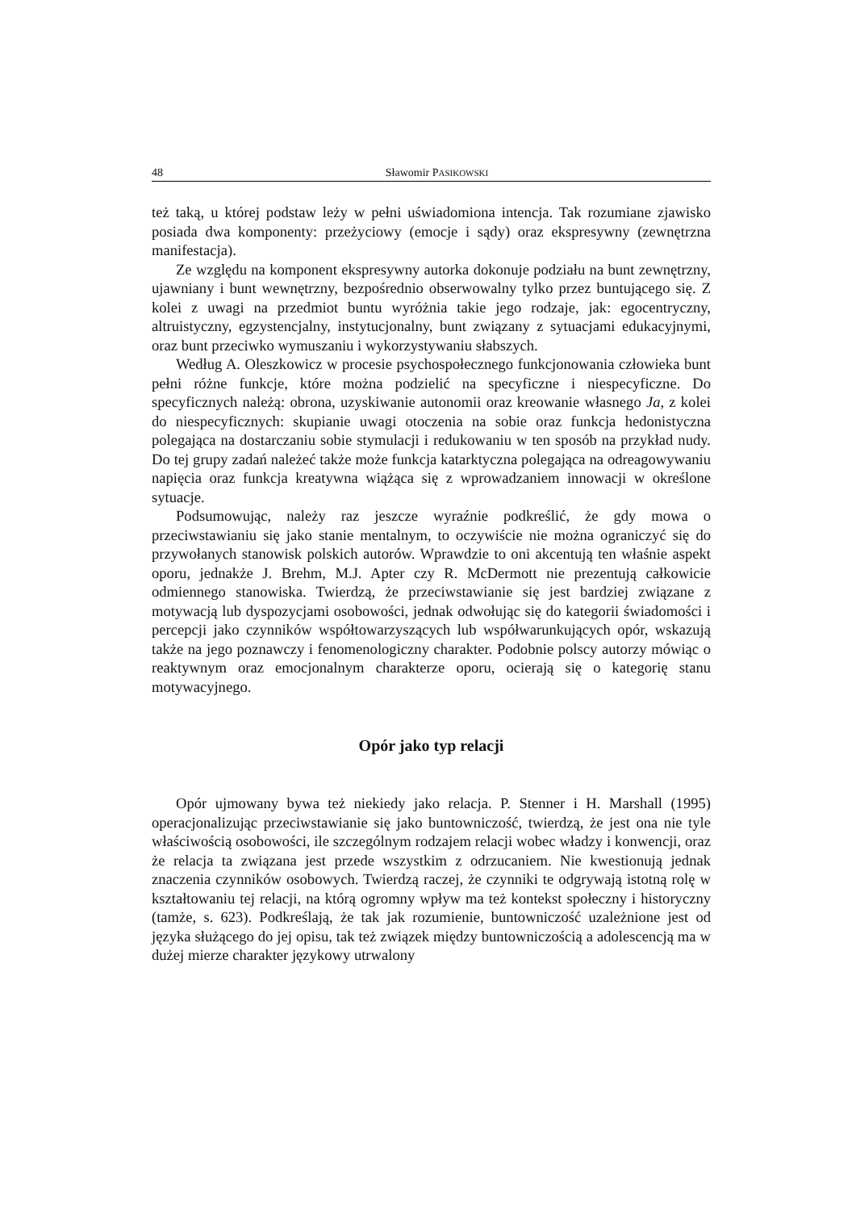48 Sławomir PASIKOWSKI
też taką, u której podstaw leży w pełni uświadomiona intencja. Tak rozumiane zjawisko posiada dwa komponenty: przeżyciowy (emocje i sądy) oraz ekspresywny (zewnętrzna manifestacja).
Ze względu na komponent ekspresywny autorka dokonuje podziału na bunt zewnętrzny, ujawniany i bunt wewnętrzny, bezpośrednio obserwowalny tylko przez buntującego się. Z kolei z uwagi na przedmiot buntu wyróżnia takie jego rodzaje, jak: egocentryczny, altruistyczny, egzystencjalny, instytucjonalny, bunt związany z sytuacjami edukacyjnymi, oraz bunt przeciwko wymuszaniu i wykorzystywaniu słabszych.
Według A. Oleszkowicz w procesie psychospołecznego funkcjonowania człowieka bunt pełni różne funkcje, które można podzielić na specyficzne i niespecyficzne. Do specyficznych należą: obrona, uzyskiwanie autonomii oraz kreowanie własnego Ja, z kolei do niespecyficznych: skupianie uwagi otoczenia na sobie oraz funkcja hedonistyczna polegająca na dostarczaniu sobie stymulacji i redukowaniu w ten sposób na przykład nudy. Do tej grupy zadań należeć także może funkcja katarktyczna polegająca na odreagowywaniu napięcia oraz funkcja kreatywna wiążąca się z wprowadzaniem innowacji w określone sytuacje.
Podsumowując, należy raz jeszcze wyraźnie podkreślić, że gdy mowa o przeciwstawianiu się jako stanie mentalnym, to oczywiście nie można ograniczyć się do przywołanych stanowisk polskich autorów. Wprawdzie to oni akcentują ten właśnie aspekt oporu, jednakże J. Brehm, M.J. Apter czy R. McDermott nie prezentują całkowicie odmiennego stanowiska. Twierdzą, że przeciwstawianie się jest bardziej związane z motywacją lub dyspozycjami osobowości, jednak odwołując się do kategorii świadomości i percepcji jako czynników współtowarzyszących lub współwarunkujących opór, wskazują także na jego poznawczy i fenomenologiczny charakter. Podobnie polscy autorzy mówiąc o reaktywnym oraz emocjonalnym charakterze oporu, ocierają się o kategorię stanu motywacyjnego.
Opór jako typ relacji
Opór ujmowany bywa też niekiedy jako relacja. P. Stenner i H. Marshall (1995) operacjonalizując przeciwstawianie się jako buntowniczość, twierdzą, że jest ona nie tyle właściwością osobowości, ile szczególnym rodzajem relacji wobec władzy i konwencji, oraz że relacja ta związana jest przede wszystkim z odrzucaniem. Nie kwestionują jednak znaczenia czynników osobowych. Twierdzą raczej, że czynniki te odgrywają istotną rolę w kształtowaniu tej relacji, na którą ogromny wpływ ma też kontekst społeczny i historyczny (tamże, s. 623). Podkreślają, że tak jak rozumienie, buntowniczość uzależnione jest od języka służącego do jej opisu, tak też związek między buntowniczością a adolescencją ma w dużej mierze charakter językowy utrwalony